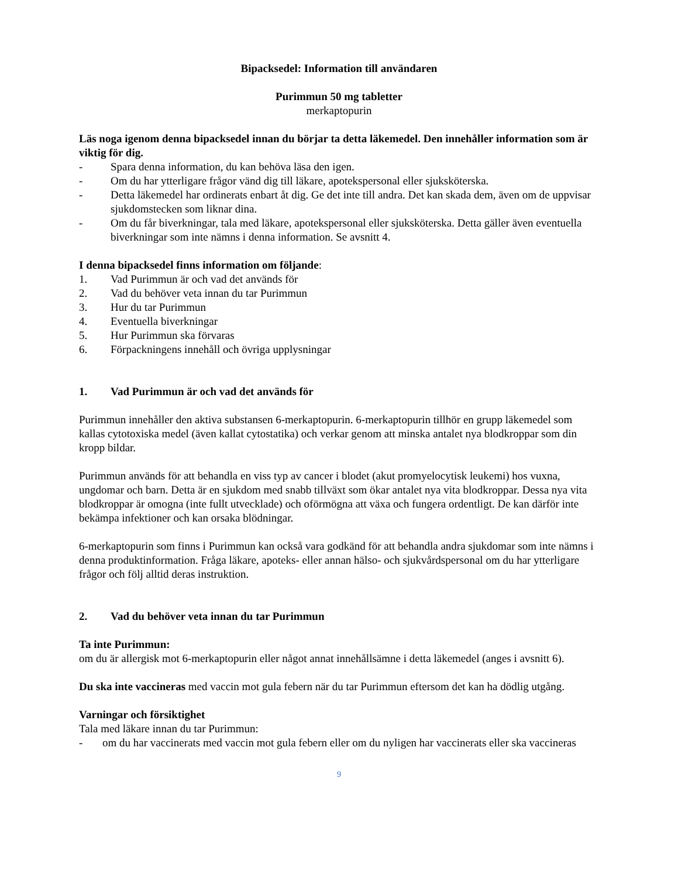Bipacksedel: Information till användaren
Purimmun 50 mg tabletter
merkaptopurin
Läs noga igenom denna bipacksedel innan du börjar ta detta läkemedel. Den innehåller information som är viktig för dig.
- Spara denna information, du kan behöva läsa den igen.
- Om du har ytterligare frågor vänd dig till läkare, apotekspersonal eller sjuksköterska.
- Detta läkemedel har ordinerats enbart åt dig. Ge det inte till andra. Det kan skada dem, även om de uppvisar sjukdomstecken som liknar dina.
- Om du får biverkningar, tala med läkare, apotekspersonal eller sjuksköterska. Detta gäller även eventuella biverkningar som inte nämns i denna information. Se avsnitt 4.
I denna bipacksedel finns information om följande:
1. Vad Purimmun är och vad det används för
2. Vad du behöver veta innan du tar Purimmun
3. Hur du tar Purimmun
4. Eventuella biverkningar
5. Hur Purimmun ska förvaras
6. Förpackningens innehåll och övriga upplysningar
1. Vad Purimmun är och vad det används för
Purimmun innehåller den aktiva substansen 6-merkaptopurin. 6-merkaptopurin tillhör en grupp läkemedel som kallas cytotoxiska medel (även kallat cytostatika) och verkar genom att minska antalet nya blodkroppar som din kropp bildar.
Purimmun används för att behandla en viss typ av cancer i blodet (akut promyelocytisk leukemi) hos vuxna, ungdomar och barn. Detta är en sjukdom med snabb tillväxt som ökar antalet nya vita blodkroppar. Dessa nya vita blodkroppar är omogna (inte fullt utvecklade) och oförmögna att växa och fungera ordentligt. De kan därför inte bekämpa infektioner och kan orsaka blödningar.
6-merkaptopurin som finns i Purimmun kan också vara godkänd för att behandla andra sjukdomar som inte nämns i denna produktinformation. Fråga läkare, apoteks- eller annan hälso- och sjukvårdspersonal om du har ytterligare frågor och följ alltid deras instruktion.
2. Vad du behöver veta innan du tar Purimmun
Ta inte Purimmun:
om du är allergisk mot 6-merkaptopurin eller något annat innehållsämne i detta läkemedel (anges i avsnitt 6).
Du ska inte vaccineras med vaccin mot gula febern när du tar Purimmun eftersom det kan ha dödlig utgång.
Varningar och försiktighet
Tala med läkare innan du tar Purimmun:
- om du har vaccinerats med vaccin mot gula febern eller om du nyligen har vaccinerats eller ska vaccineras
9